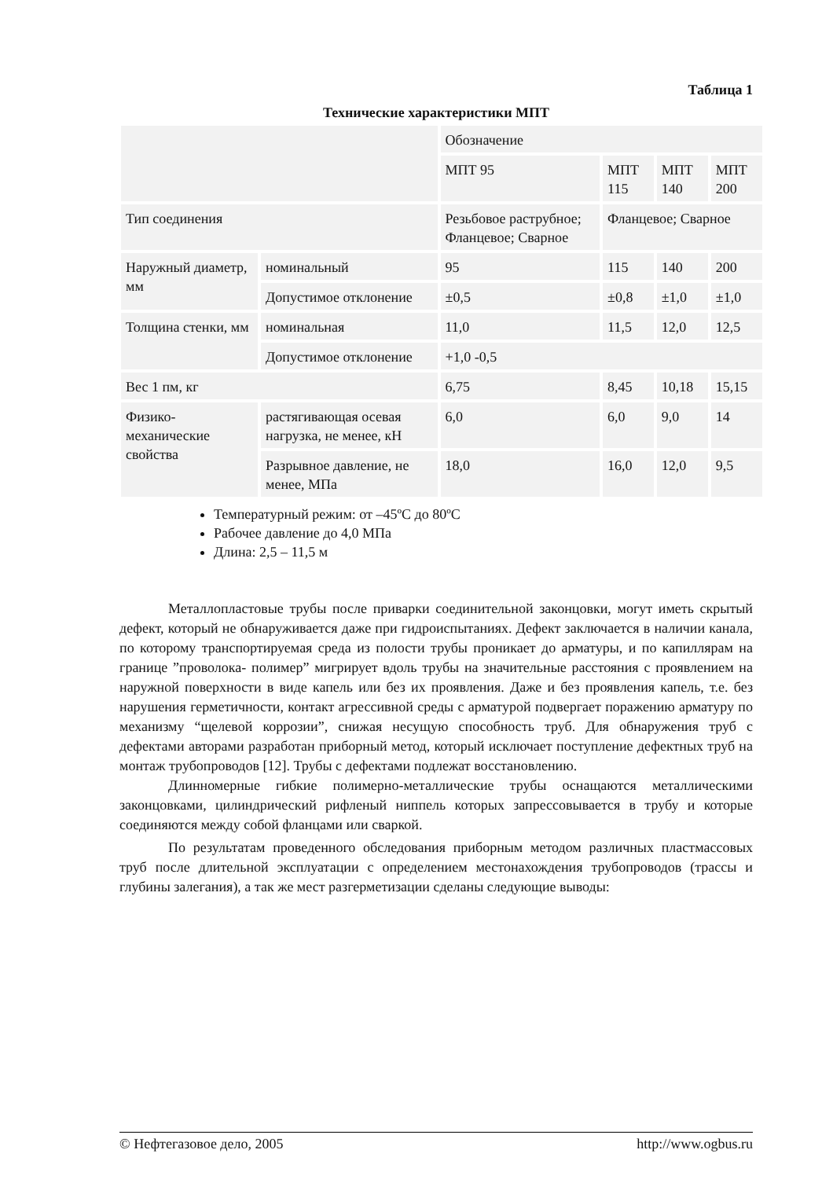Таблица 1
Технические характеристики МПТ
| | | Обозначение | | | |
| | | МПТ 95 | МПТ 115 | МПТ 140 | МПТ 200 |
| Тип соединения | | Резьбовое раструбное; Фланцевое; Сварное | Фланцевое; Сварное | | |
| Наружный диаметр, мм | номинальный | 95 | 115 | 140 | 200 |
| | Допустимое отклонение | ±0,5 | ±0,8 | ±1,0 | ±1,0 |
| Толщина стенки, мм | номинальная | 11,0 | 11,5 | 12,0 | 12,5 |
| | Допустимое отклонение | +1,0 -0,5 | | | |
| Вес 1 пм, кг | | 6,75 | 8,45 | 10,18 | 15,15 |
| Физико-механические свойства | растягивающая осевая нагрузка, не менее, кН | 6,0 | 6,0 | 9,0 | 14 |
| | Разрывное давление, не менее, МПа | 18,0 | 16,0 | 12,0 | 9,5 |
Температурный режим: от –45ºС до 80ºС
Рабочее давление до 4,0 МПа
Длина: 2,5 – 11,5 м
Металлопластовые трубы после приварки соединительной законцовки, могут иметь скрытый дефект, который не обнаруживается даже при гидроиспытаниях. Дефект заключается в наличии канала, по которому транспортируемая среда из полости трубы проникает до арматуры, и по капиллярам на границе ”проволока- полимер” мигрирует вдоль трубы на значительные расстояния с проявлением на наружной поверхности в виде капель или без их проявления. Даже и без проявления капель, т.е. без нарушения герметичности, контакт агрессивной среды с арматурой подвергает поражению арматуру по механизму “щелевой коррозии”, снижая несущую способность труб. Для обнаружения труб с дефектами авторами разработан приборный метод, который исключает поступление дефектных труб на монтаж трубопроводов [12]. Трубы с дефектами подлежат восстановлению.
Длинномерные гибкие полимерно-металлические трубы оснащаются металлическими законцовками, цилиндрический рифленый ниппель которых запрессовывается в трубу и которые соединяются между собой фланцами или сваркой.
По результатам проведенного обследования приборным методом различных пластмассовых труб после длительной эксплуатации с определением местонахождения трубопроводов (трассы и глубины залегания), а так же мест разгерметизации сделаны следующие выводы:
© Нефтегазовое дело, 2005 http://www.ogbus.ru